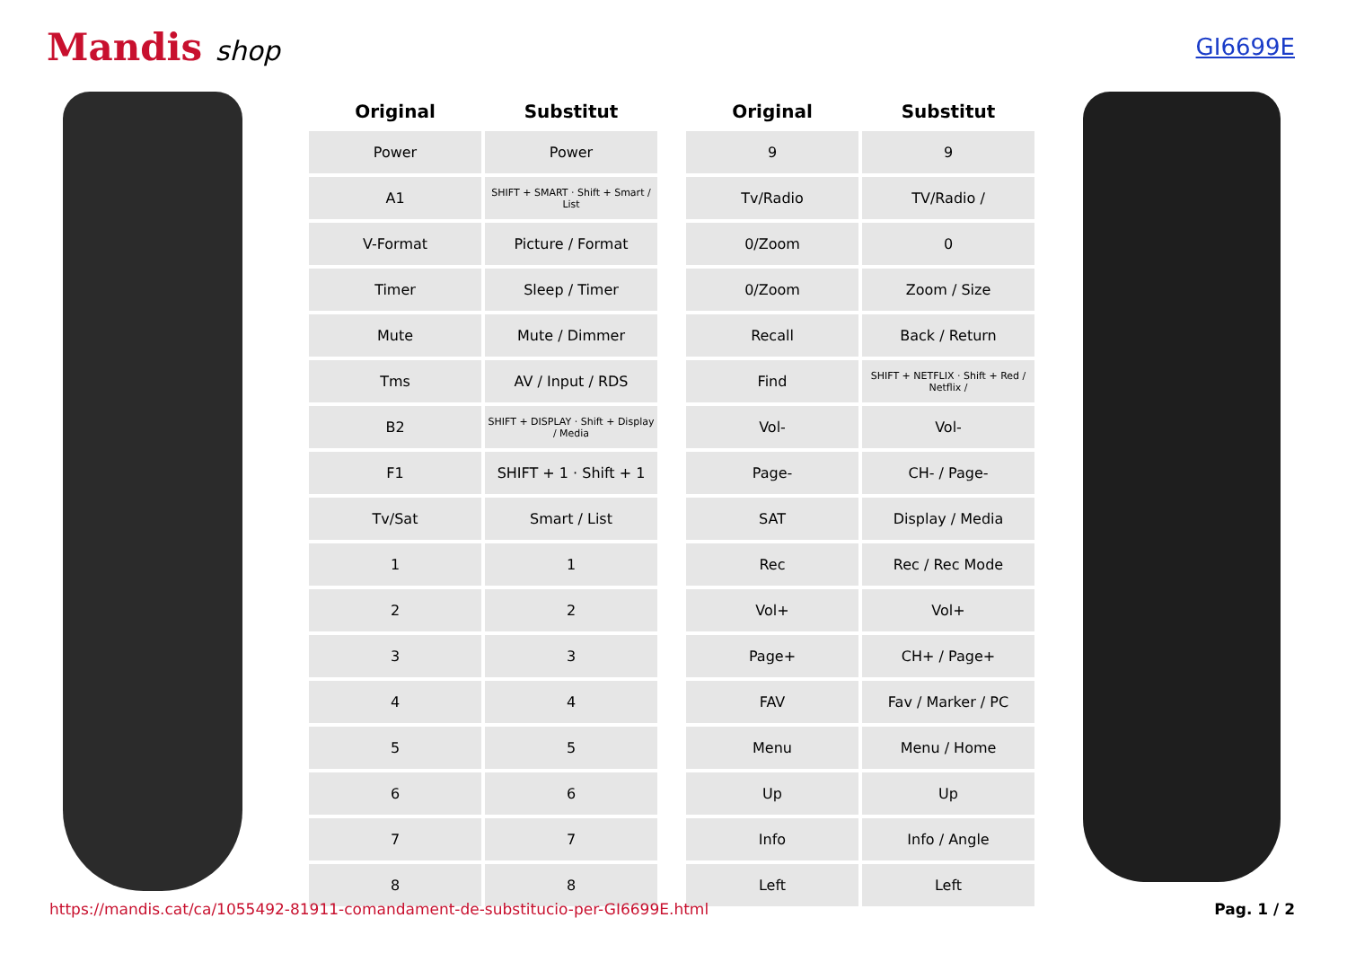Mandis shop
GI6699E
| Original | Substitut |
| --- | --- |
| Power | Power |
| A1 | SHIFT + SMART · Shift + Smart / List |
| V-Format | Picture / Format |
| Timer | Sleep / Timer |
| Mute | Mute / Dimmer |
| Tms | AV / Input / RDS |
| B2 | SHIFT + DISPLAY · Shift + Display / Media |
| F1 | SHIFT + 1 · Shift + 1 |
| Tv/Sat | Smart / List |
| 1 | 1 |
| 2 | 2 |
| 3 | 3 |
| 4 | 4 |
| 5 | 5 |
| 6 | 6 |
| 7 | 7 |
| 8 | 8 |
| Original | Substitut |
| --- | --- |
| 9 | 9 |
| Tv/Radio | TV/Radio / |
| 0/Zoom | 0 |
| 0/Zoom | Zoom / Size |
| Recall | Back / Return |
| Find | SHIFT + NETFLIX · Shift + Red / Netflix / |
| Vol- | Vol- |
| Page- | CH- / Page- |
| SAT | Display / Media |
| Rec | Rec / Rec Mode |
| Vol+ | Vol+ |
| Page+ | CH+ / Page+ |
| FAV | Fav / Marker / PC |
| Menu | Menu / Home |
| Up | Up |
| Info | Info / Angle |
| Left | Left |
https://mandis.cat/ca/1055492-81911-comandament-de-substitucio-per-GI6699E.html Pag. 1 / 2